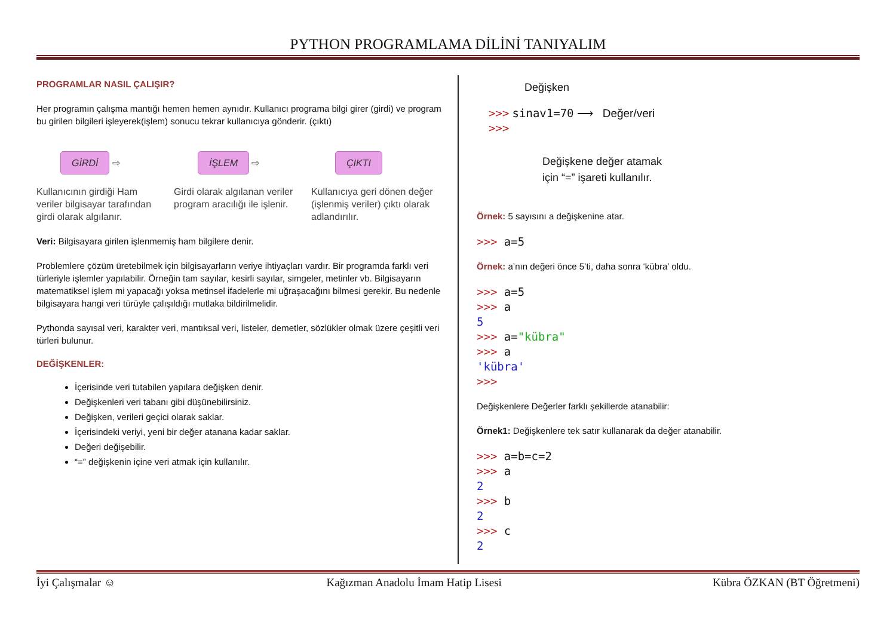PYTHON PROGRAMLAMA DİLİNİ TANIYALIM
PROGRAMLAR NASIL ÇALIŞIR?
Her programın çalışma mantığı hemen hemen aynıdır. Kullanıcı programa bilgi girer (girdi) ve program bu girilen bilgileri işleyerek(işlem) sonucu tekrar kullanıcıya gönderir. (çıktı)
GİRDİ ⇨
Kullanıcının girdiği Ham veriler bilgisayar tarafından girdi olarak algılanır.
İŞLEM ⇨
Girdi olarak algılanan veriler program aracılığı ile işlenir.
ÇIKTI
Kullanıcıya geri dönen değer (işlenmiş veriler) çıktı olarak adlandırılır.
Veri: Bilgisayara girilen işlenmemiş ham bilgilere denir.
Problemlere çözüm üretebilmek için bilgisayarların veriye ihtiyaçları vardır. Bir programda farklı veri türleriyle işlemler yapılabilir. Örneğin tam sayılar, kesirli sayılar, simgeler, metinler vb. Bilgisayarın matematiksel işlem mi yapacağı yoksa metinsel ifadelerle mi uğraşacağını bilmesi gerekir. Bu nedenle bilgisayara hangi veri türüyle çalışıldığı mutlaka bildirilmelidir.
Pythonda sayısal veri, karakter veri, mantıksal veri, listeler, demetler, sözlükler olmak üzere çeşitli veri türleri bulunur.
DEĞİŞKENLER:
İçerisinde veri tutabilen yapılara değişken denir.
Değişkenleri veri tabanı gibi düşünebilirsiniz.
Değişken, verileri geçici olarak saklar.
İçerisindeki veriyi, yeni bir değer atanana kadar saklar.
Değeri değişebilir.
“=” değişkenin içine veri atmak için kullanılır.
Değişken
>>> sinav1=70 ⟶ Değer/veri
>>>
Değişkene değer atamak
için “=” işareti kullanılır.
Örnek: 5 sayısını a değişkenine atar.
>>> a=5
Örnek: a’nın değeri önce 5’ti, daha sonra ‘kübra’ oldu.
>>> a=5
>>> a
5
>>> a="kübra"
>>> a
'kübra'
>>>
Değişkenlere Değerler farklı şekillerde atanabilir:
Örnek1: Değişkenlere tek satır kullanarak da değer atanabilir.
>>> a=b=c=2
>>> a
2
>>> b
2
>>> c
2
İyi Çalışmalar ☺ Kağızman Anadolu İmam Hatip Lisesi Kübra ÖZKAN (BT Öğretmeni)